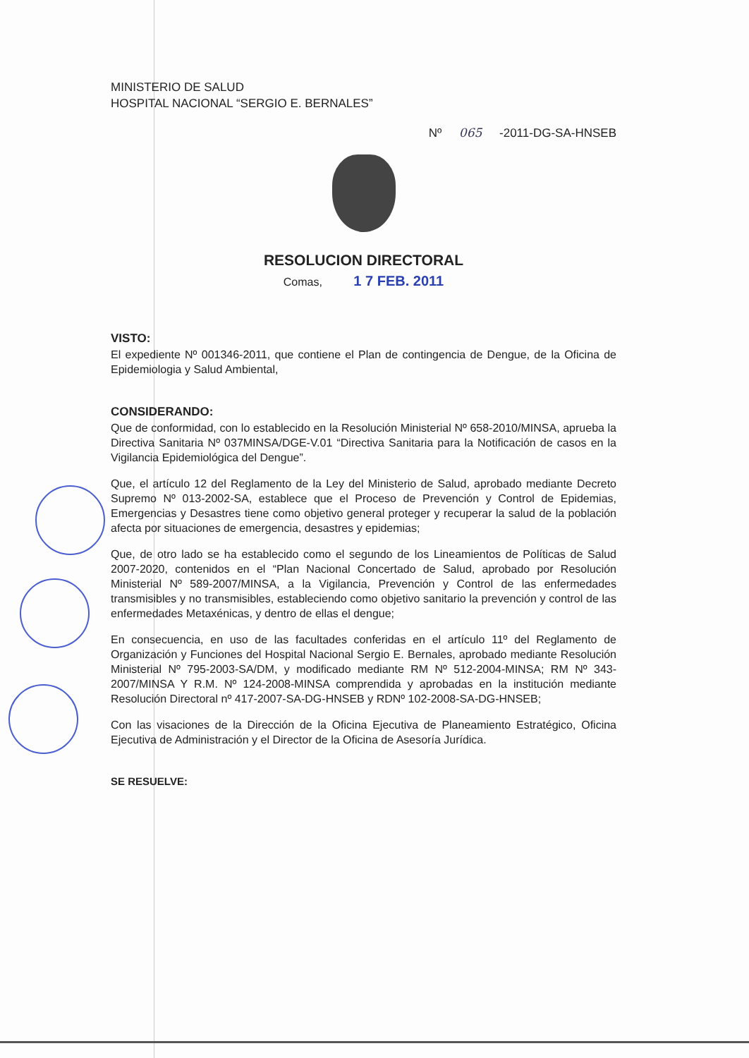MINISTERIO DE SALUD
HOSPITAL NACIONAL “SERGIO E. BERNALES”
Nº 065 -2011-DG-SA-HNSEB
RESOLUCION DIRECTORAL
Comas, 1 7 FEB. 2011
VISTO:
El expediente Nº 001346-2011, que contiene el Plan de contingencia de Dengue, de la Oficina de Epidemiologia y Salud Ambiental,
CONSIDERANDO:
Que de conformidad, con lo establecido en la Resolución Ministerial Nº 658-2010/MINSA, aprueba la Directiva Sanitaria Nº 037MINSA/DGE-V.01 “Directiva Sanitaria para la Notificación de casos en la Vigilancia Epidemiológica del Dengue”.
Que, el artículo 12 del Reglamento de la Ley del Ministerio de Salud, aprobado mediante Decreto Supremo Nº 013-2002-SA, establece que el Proceso de Prevención y Control de Epidemias, Emergencias y Desastres tiene como objetivo general proteger y recuperar la salud de la población afecta por situaciones de emergencia, desastres y epidemias;
Que, de otro lado se ha establecido como el segundo de los Lineamientos de Políticas de Salud 2007-2020, contenidos en el “Plan Nacional Concertado de Salud, aprobado por Resolución Ministerial Nº 589-2007/MINSA, a la Vigilancia, Prevención y Control de las enfermedades transmisibles y no transmisibles, estableciendo como objetivo sanitario la prevención y control de las enfermedades Metaxénicas, y dentro de ellas el dengue;
En consecuencia, en uso de las facultades conferidas en el artículo 11º del Reglamento de Organización y Funciones del Hospital Nacional Sergio E. Bernales, aprobado mediante Resolución Ministerial Nº 795-2003-SA/DM, y modificado mediante RM Nº 512-2004-MINSA; RM Nº 343-2007/MINSA Y R.M. Nº 124-2008-MINSA comprendida y aprobadas en la institución mediante Resolución Directoral nº 417-2007-SA-DG-HNSEB y RDNº 102-2008-SA-DG-HNSEB;
Con las visaciones de la Dirección de la Oficina Ejecutiva de Planeamiento Estratégico, Oficina Ejecutiva de Administración y el Director de la Oficina de Asesoría Jurídica.
SE RESUELVE: